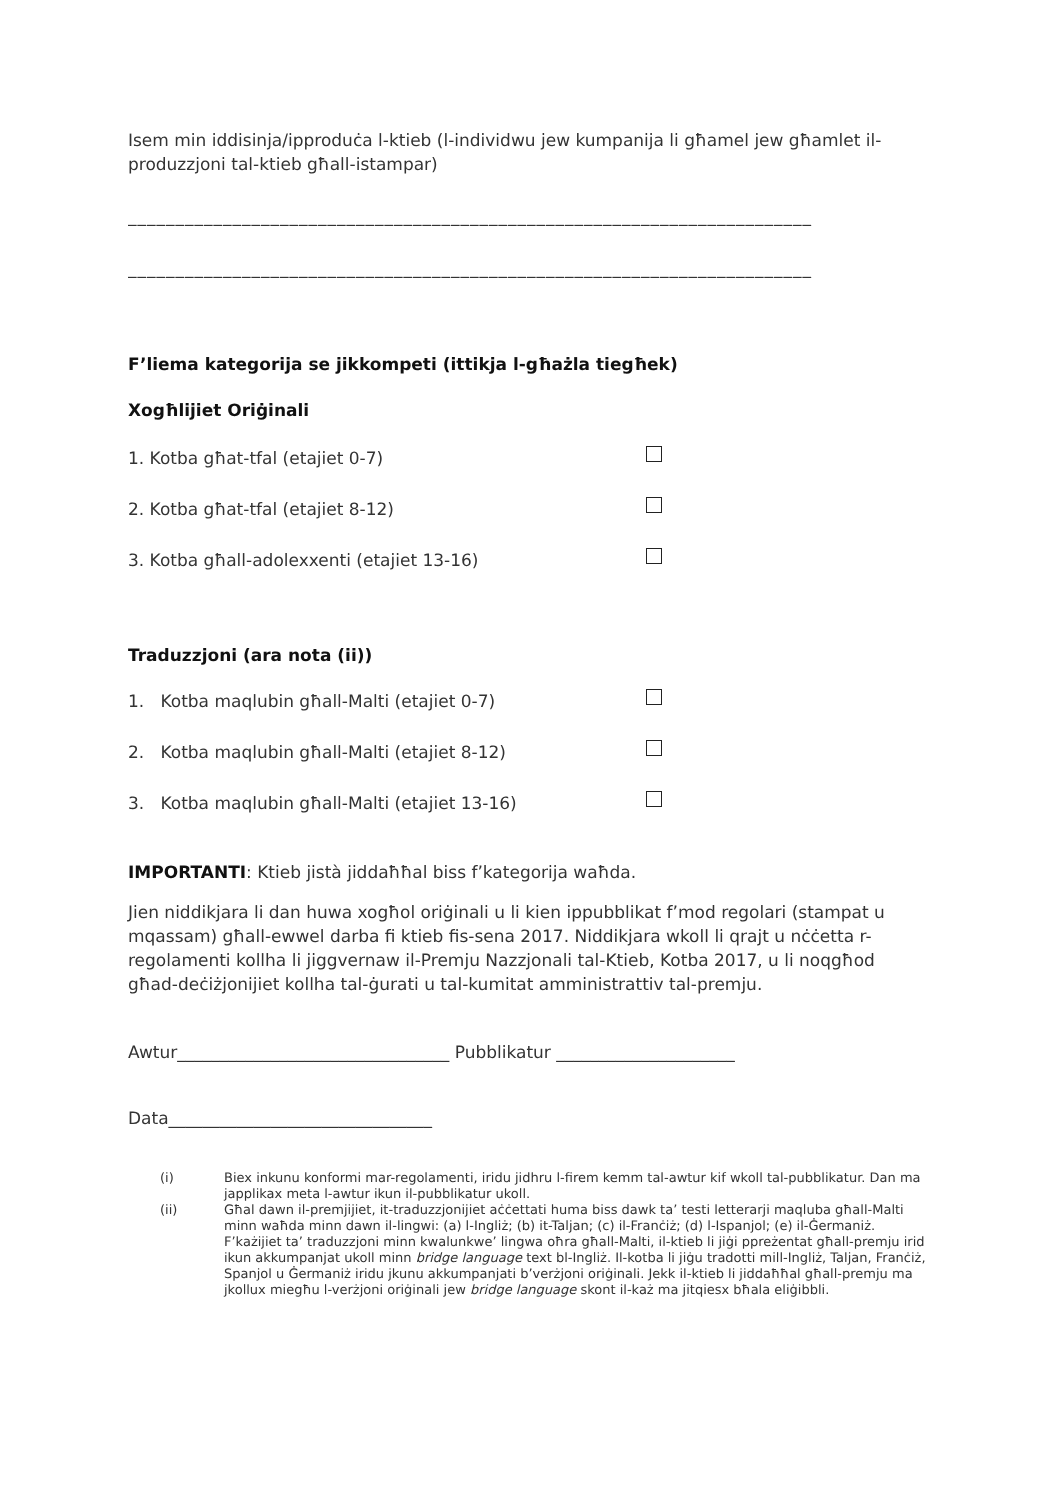Isem min iddisinja/ipproduċa l-ktieb (l-individwu jew kumpanija li għamel jew għamlet il-produzzjoni tal-ktieb għall-istampar)
________________________________________________________________________
________________________________________________________________________
F’liema kategorija se jikkompeti (ittikja l-għażla tiegħek)
Xogħlijiet Oriġinali
1. Kotba għat-tfal (etajiet 0-7)
2. Kotba għat-tfal (etajiet 8-12)
3. Kotba għall-adolexxenti (etajiet 13-16)
Traduzzjoni (ara nota (ii))
1. Kotba maqlubin għall-Malti (etajiet 0-7)
2. Kotba maqlubin għall-Malti (etajiet 8-12)
3. Kotba maqlubin għall-Malti (etajiet 13-16)
IMPORTANTI: Ktieb jistà jiddaħħal biss f’kategorija waħda.
Jien niddikjara li dan huwa xogħol oriġinali u li kien ippubblikat f’mod regolari (stampat u mqassam) għall-ewwel darba fi ktieb fis-sena 2017. Niddikjara wkoll li qrajt u nċċetta r-regolamenti kollha li jiggvernaw il-Premju Nazzjonali tal-Ktieb, Kotba 2017, u li noqgħod għad-deċiżjonijiet kollha tal-ġurati u tal-kumitat amministrattiv tal-premju.
Awtur________________________________ Pubblikatur _____________________
Data_______________________________
(i) Biex inkunu konformi mar-regolamenti, iridu jidhru l-firem kemm tal-awtur kif wkoll tal-pubblikatur. Dan ma japplikax meta l-awtur ikun il-pubblikatur ukoll.
(ii) Għal dawn il-premjijiet, it-traduzzjonijiet aċċettati huma biss dawk ta’ testi letterarji maqluba għall-Malti minn waħda minn dawn il-lingwi: (a) l-Ingliż; (b) it-Taljan; (c) il-Franċiż; (d) l-Ispanjol; (e) il-Ġermaniż. F’każijiet ta’ traduzzjoni minn kwalunkwe’ lingwa oħra għall-Malti, il-ktieb li jiġi ppreżentat għall-premju irid ikun akkumpanjat ukoll minn bridge language text bl-Ingliż. Il-kotba li jiġu tradotti mill-Ingliż, Taljan, Franċiż, Spanjol u Ġermaniż iridu jkunu akkumpanjati b’verżjoni oriġinali. Jekk il-ktieb li jiddaħħal għall-premju ma jkollux miegħu l-verżjoni oriġinali jew bridge language skont il-każ ma jitqiesx bħala eliġibbli.